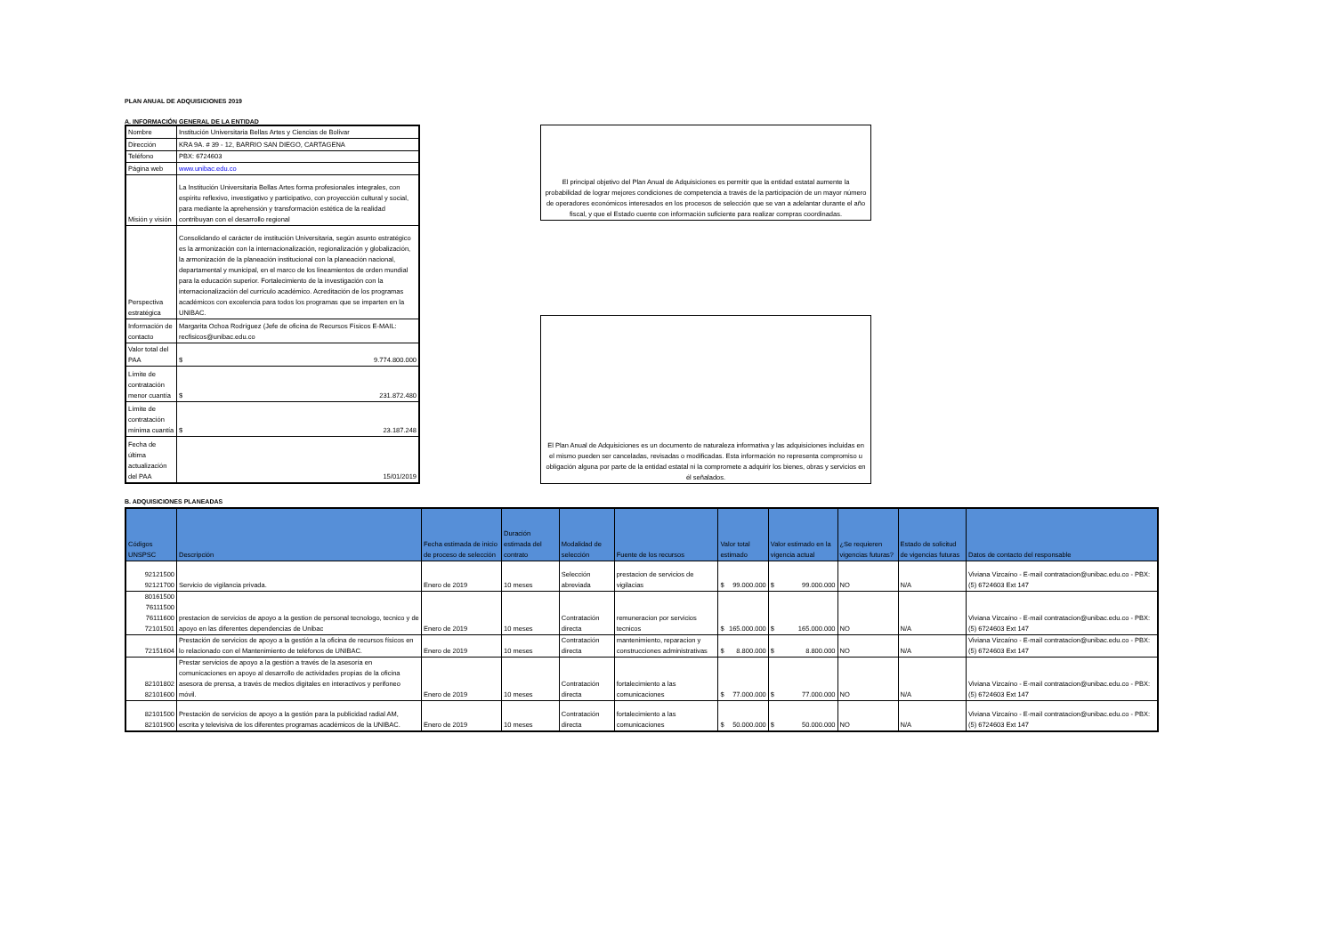PLAN ANUAL DE ADQUISICIONES 2019
A. INFORMACIÓN GENERAL DE LA ENTIDAD
| Nombre | Institución Universitaria Bellas Artes y Ciencias de Bolívar |
| Dirección | KRA 9A. # 39 - 12, BARRIO SAN DIEGO, CARTAGENA |
| Teléfono | PBX: 6724603 |
| Página web | www.unibac.edu.co |
| Misión y visión | La Institución Universitaria Bellas Artes forma profesionales integrales, con espíritu reflexivo, investigativo y participativo, con proyección cultural y social, para mediante la aprehensión y transformación estética de la realidad contribuyan con el desarrollo regional |
| Perspectiva estratégica | Consolidando el carácter de institución Universitaria, según asunto estratégico es la armonización con la internacionalización, regionalización y globalización, la armonización de la planeación institucional con la planeación nacional, departamental y municipal, en el marco de los lineamientos de orden mundial para la educación superior. Fortalecimiento de la investigación con la internacionalización del currículo académico. Acreditación de los programas académicos con excelencia para todos los programas que se imparten en la UNIBAC. |
| Información de contacto | Margarita Ochoa Rodríguez (Jefe de oficina de Recursos Físicos E-MAIL: recfisicos@unibac.edu.co |
| Valor total del PAA | $ 9.774.800.000 |
| Límite de contratación menor cuantía | $ 231.872.480 |
| Límite de contratación mínima cuantía | $ 23.187.248 |
| Fecha de última actualización del PAA | 15/01/2019 |
El principal objetivo del Plan Anual de Adquisiciones es permitir que la entidad estatal aumente la probabilidad de lograr mejores condiciones de competencia a través de la participación de un mayor número de operadores económicos interesados en los procesos de selección que se van a adelantar durante el año fiscal, y que el Estado cuente con información suficiente para realizar compras coordinadas.
El Plan Anual de Adquisiciones es un documento de naturaleza informativa y las adquisiciones incluidas en el mismo pueden ser canceladas, revisadas o modificadas. Esta información no representa compromiso u obligación alguna por parte de la entidad estatal ni la compromete a adquirir los bienes, obras y servicios en él señalados.
B. ADQUISICIONES PLANEADAS
| Códigos UNSPSC | Descripción | Fecha estimada de inicio de proceso de selección | Duración estimada del contrato | Modalidad de selección | Fuente de los recursos | Valor total estimado | Valor estimado en la vigencia actual | ¿Se requieren vigencias futuras? | Estado de solicitud de vigencias futuras | Datos de contacto del responsable |
| --- | --- | --- | --- | --- | --- | --- | --- | --- | --- | --- |
| 92121500 92121700 | Servicio de vigilancia privada. | Enero de 2019 | 10 meses | Selección abreviada | prestacion de servicios de vigilacias | $ 99.000.000 | $ 99.000.000 | NO | N/A | Viviana Vizcaíno - E-mail contratacion@unibac.edu.co - PBX: (5) 6724603 Ext 147 |
| 80161500 76111500 76111600 72101501 | prestacion de servicios de apoyo a la gestion de personal tecnologo, tecnico y de apoyo en las diferentes dependencias de Unibac | Enero de 2019 | 10 meses | Contratación directa | remuneracion por servicios tecnicos | $ 165.000.000 | $ 165.000.000 | NO | N/A | Viviana Vizcaíno - E-mail contratacion@unibac.edu.co - PBX: (5) 6724603 Ext 147 |
| 72151604 | Prestación de servicios de apoyo a la gestión a la oficina de recursos físicos en lo relacionado con el Mantenimiento de teléfonos de UNIBAC. | Enero de 2019 | 10 meses | Contratación directa | mantenimiento, reparacion y construcciones administrativas | $ 8.800.000 | $ 8.800.000 | NO | N/A | Viviana Vizcaíno - E-mail contratacion@unibac.edu.co - PBX: (5) 6724603 Ext 147 |
| 82101802 82101600 | Prestar servicios de apoyo a la gestión a través de la asesoría en comunicaciones en apoyo al desarrollo de actividades propias de la oficina asesora de prensa, a través de medios digitales en interactivos y perifoneo móvil. | Enero de 2019 | 10 meses | Contratación directa | fortalecimiento a las comunicaciones | $ 77.000.000 | $ 77.000.000 | NO | N/A | Viviana Vizcaíno - E-mail contratacion@unibac.edu.co - PBX: (5) 6724603 Ext 147 |
| 82101500 82101900 | Prestación de servicios de apoyo a la gestión para la publicidad radial AM, escrita y televisiva de los diferentes programas académicos de la UNIBAC. | Enero de 2019 | 10 meses | Contratación directa | fortalecimiento a las comunicaciones | $ 50.000.000 | $ 50.000.000 | NO | N/A | Viviana Vizcaíno - E-mail contratacion@unibac.edu.co - PBX: (5) 6724603 Ext 147 |